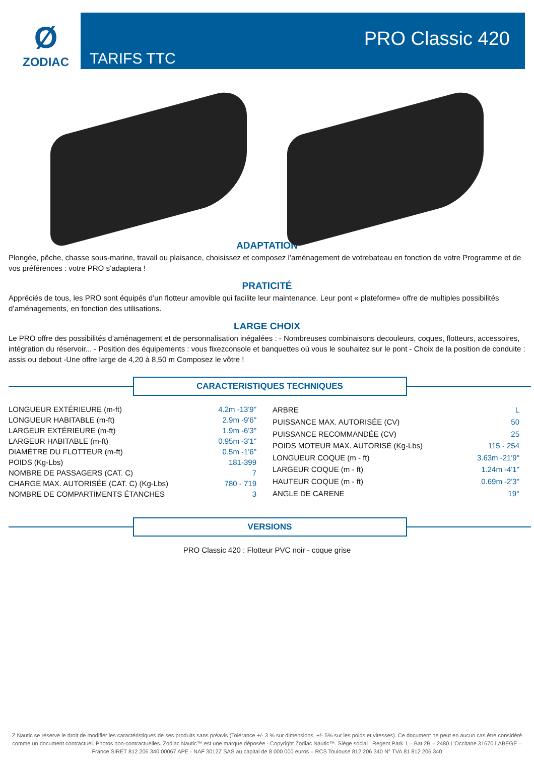Ø
ZODIAC
TARIFS TTC
PRO Classic 420
ADAPTATION
Plongée, pêche, chasse sous-marine, travail ou plaisance, choisissez et composez l’aménagement de votrebateau en fonction de votre Programme et de vos préférences : votre PRO s’adaptera !
PRATICITÉ
Appréciés de tous, les PRO sont équipés d’un flotteur amovible qui facilite leur maintenance. Leur pont « plateforme» offre de multiples possibilités d’aménagements, en fonction des utilisations.
LARGE CHOIX
Le PRO offre des possibilités d’aménagement et de personnalisation inégalées : - Nombreuses combinaisons decouleurs, coques, flotteurs, accessoires, intégration du réservoir... - Position des équipements : vous fixezconsole et banquettes où vous le souhaitez sur le pont - Choix de la position de conduite : assis ou debout -Une offre large de 4,20 à 8,50 m Composez le vôtre !
CARACTERISTIQUES TECHNIQUES
| LONGUEUR EXTÉRIEURE (m-ft) | 4.2m -13'9" |
| LONGUEUR HABITABLE (m-ft) | 2.9m -9'6" |
| LARGEUR EXTÉRIEURE (m-ft) | 1.9m -6'3" |
| LARGEUR HABITABLE (m-ft) | 0.95m -3'1" |
| DIAMÈTRE DU FLOTTEUR (m-ft) | 0.5m -1'6" |
| POIDS (Kg-Lbs) | 181-399 |
| NOMBRE DE PASSAGERS (CAT. C) | 7 |
| CHARGE MAX. AUTORISÉE (CAT. C) (Kg-Lbs) | 780 - 719 |
| NOMBRE DE COMPARTIMENTS ÉTANCHES | 3 |
| ARBRE | L |
| PUISSANCE MAX. AUTORISÉE (CV) | 50 |
| PUISSANCE RECOMMANDÉE (CV) | 25 |
| POIDS MOTEUR MAX. AUTORISÉ (Kg-Lbs) | 115 - 254 |
| LONGUEUR COQUE (m - ft) | 3.63m -21'9" |
| LARGEUR COQUE (m - ft) | 1.24m -4'1" |
| HAUTEUR COQUE (m - ft) | 0.69m -2'3" |
| ANGLE DE CARENE | 19° |
VERSIONS
PRO Classic 420 : Flotteur PVC noir - coque grise
Z Nautic se réserve le droit de modifier les caractéristiques de ses produits sans préavis (Tolérance +/- 3 % sur dimensions, +/- 5% sur les poids et vitesses). Ce document ne peut en aucun cas être considéré comme un document contractuel. Photos non-contractuelles. Zodiac Nautic™ est une marque déposée - Copyright Zodiac Nautic™. Siège social : Regent Park 1 – Bat 2B – 2480 L’Occitane 31670 LABEGE – France SIRET 812 206 340 00067 APE - NAF 3012Z SAS au capital de 8 000 000 euros – RCS Toulouse 812 206 340 N° TVA 81 812 206 340